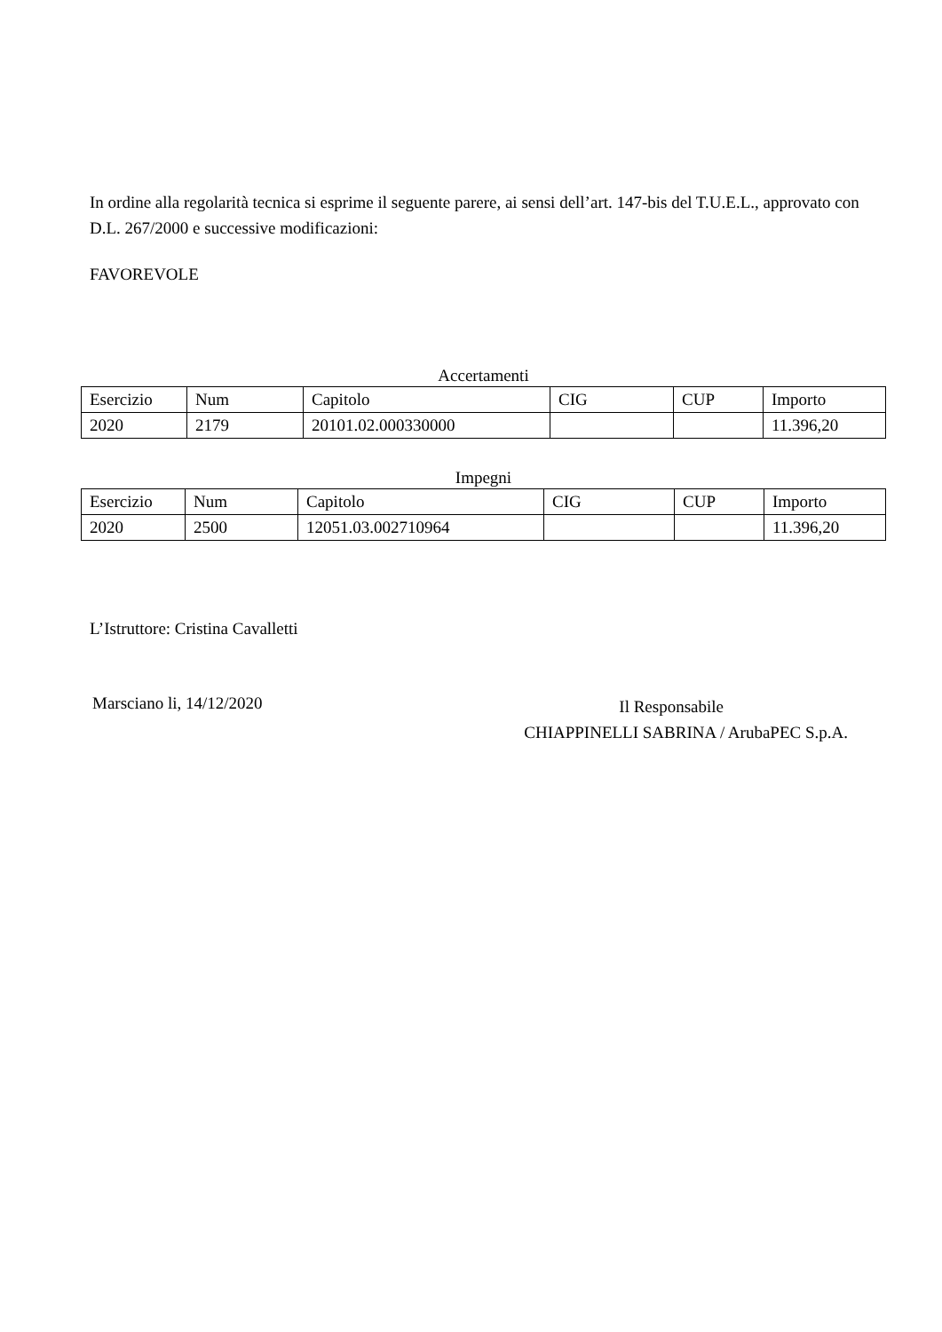In ordine alla regolarità tecnica si esprime il seguente parere, ai sensi dell’art. 147-bis del T.U.E.L., approvato con D.L. 267/2000 e successive modificazioni:
FAVOREVOLE
Accertamenti
| Esercizio | Num | Capitolo | CIG | CUP | Importo |
| --- | --- | --- | --- | --- | --- |
| 2020 | 2179 | 20101.02.000330000 | | | 11.396,20 |
Impegni
| Esercizio | Num | Capitolo | CIG | CUP | Importo |
| --- | --- | --- | --- | --- | --- |
| 2020 | 2500 | 12051.03.002710964 | | | 11.396,20 |
L’Istruttore: Cristina Cavalletti
Marsciano li, 14/12/2020
Il Responsabile
CHIAPPINELLI SABRINA / ArubaPEC S.p.A.